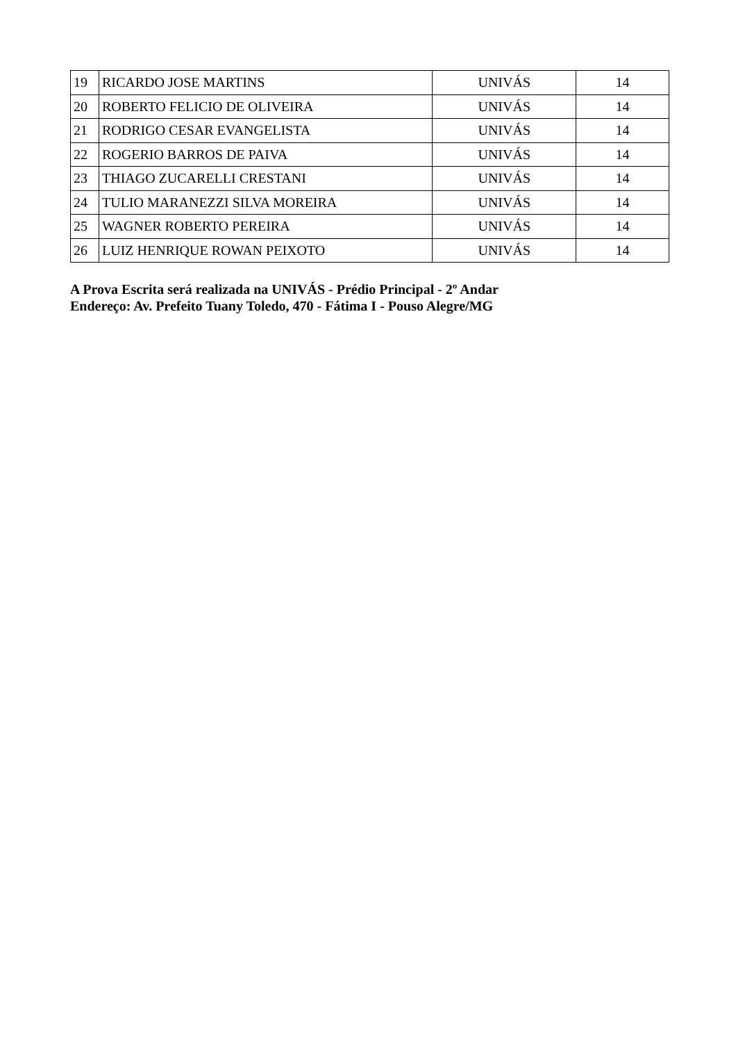| 19 | RICARDO JOSE MARTINS | UNIVÁS | 14 |
| 20 | ROBERTO FELICIO DE OLIVEIRA | UNIVÁS | 14 |
| 21 | RODRIGO CESAR EVANGELISTA | UNIVÁS | 14 |
| 22 | ROGERIO BARROS DE PAIVA | UNIVÁS | 14 |
| 23 | THIAGO ZUCARELLI CRESTANI | UNIVÁS | 14 |
| 24 | TULIO MARANEZZI SILVA MOREIRA | UNIVÁS | 14 |
| 25 | WAGNER ROBERTO PEREIRA | UNIVÁS | 14 |
| 26 | LUIZ HENRIQUE ROWAN PEIXOTO | UNIVÁS | 14 |
A Prova Escrita será realizada na UNIVÁS - Prédio Principal - 2º Andar
Endereço: Av. Prefeito Tuany Toledo, 470 - Fátima I - Pouso Alegre/MG